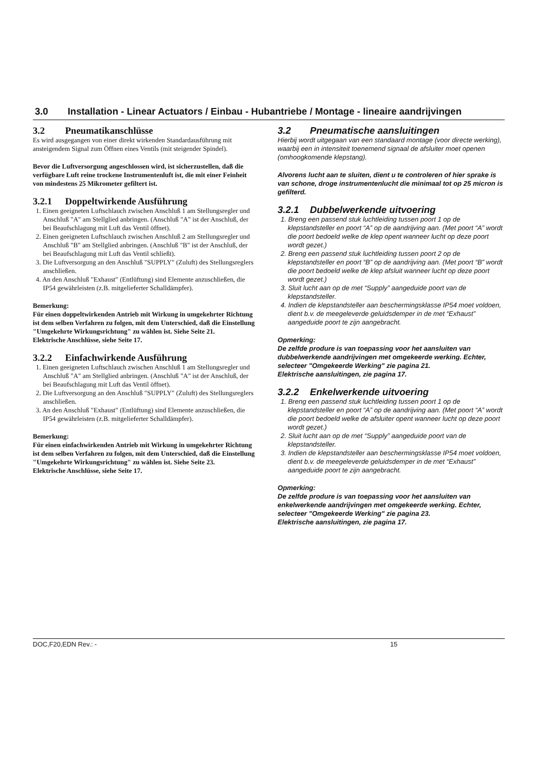3.0 Installation - Linear Actuators / Einbau - Hubantriebe / Montage - lineaire aandrijvingen
3.2 Pneumatikanschlüsse
Es wird ausgegangen von einer direkt wirkenden Standardausführung mit ansteigendem Signal zum Öffnen eines Ventils (mit steigender Spindel).
Bevor die Luftversorgung angeschlossen wird, ist sicherzustellen, daß die verfügbare Luft reine trockene Instrumentenluft ist, die mit einer Feinheit von mindestens 25 Mikrometer gefiltert ist.
3.2.1 Doppeltwirkende Ausführung
1. Einen geeigneten Luftschlauch zwischen Anschluß 1 am Stellungsregler und Anschluß "A" am Stellglied anbringen. (Anschluß "A" ist der Anschluß, der bei Beaufschlagung mit Luft das Ventil öffnet).
2. Einen geeigneten Luftschlauch zwischen Anschluß 2 am Stellungsregler und Anschluß "B" am Stellglied anbringen. (Anschluß "B" ist der Anschluß, der bei Beaufschlagung mit Luft das Ventil schließt).
3. Die Luftversorgung an den Anschluß "SUPPLY" (Zuluft) des Stellungsreglers anschließen.
4. An den Anschluß "Exhaust" (Entlüftung) sind Elemente anzuschließen, die IP54 gewährleisten (z.B. mitgelieferter Schalldämpfer).
Bemerkung:
Für einen doppeltwirkenden Antrieb mit Wirkung in umgekehrter Richtung ist dem selben Verfahren zu folgen, mit dem Unterschied, daß die Einstellung "Umgekehrte Wirkungsrichtung" zu wählen ist. Siehe Seite 21.
Elektrische Anschlüsse, siehe Seite 17.
3.2.2 Einfachwirkende Ausführung
1. Einen geeigneten Luftschlauch zwischen Anschluß 1 am Stellungsregler und Anschluß "A" am Stellglied anbringen. (Anschluß "A" ist der Anschluß, der bei Beaufschlagung mit Luft das Ventil öffnet).
2. Die Luftversorgung an den Anschluß "SUPPLY" (Zuluft) des Stellungsreglers anschließen.
3. An den Anschluß "Exhaust" (Entlüftung) sind Elemente anzuschließen, die IP54 gewährleisten (z.B. mitgelieferter Schalldämpfer).
Bemerkung:
Für einen einfachwirkenden Antrieb mit Wirkung in umgekehrter Richtung ist dem selben Verfahren zu folgen, mit dem Unterschied, daß die Einstellung "Umgekehrte Wirkungsrichtung" zu wählen ist. Siehe Seite 23.
Elektrische Anschlüsse, siehe Seite 17.
3.2 Pneumatische aansluitingen
Hierbij wordt uitgegaan van een standaard montage (voor directe werking), waarbij een in intensiteit toenemend signaal de afsluiter moet openen (omhoogkomende klepstang).
Alvorens lucht aan te sluiten, dient u te controleren of hier sprake is van schone, droge instrumentenlucht die minimaal tot op 25 micron is gefilterd.
3.2.1 Dubbelwerkende uitvoering
1. Breng een passend stuk luchtleiding tussen poort 1 op de klepstandsteller en poort “A” op de aandrijving aan. (Met poort “A” wordt die poort bedoeld welke de klep opent wanneer lucht op deze poort wordt gezet.)
2. Breng een passend stuk luchtleiding tussen poort 2 op de klepstandsteller en poort “B” op de aandrijving aan. (Met poort “B” wordt die poort bedoeld welke de klep afsluit wanneer lucht op deze poort wordt gezet.)
3. Sluit lucht aan op de met “Supply” aangeduide poort van de klepstandsteller.
4. Indien de klepstandsteller aan beschermingsklasse IP54 moet voldoen, dient b.v. de meegeleverde geluidsdemper in de met “Exhaust” aangeduide poort te zijn aangebracht.
Opmerking:
De zelfde produre is van toepassing voor het aansluiten van dubbelwerkende aandrijvingen met omgekeerde werking. Echter, selecteer "Omgekeerde Werking" zie pagina 21.
Elektrische aansluitingen, zie pagina 17.
3.2.2 Enkelwerkende uitvoering
1. Breng een passend stuk luchtleiding tussen poort 1 op de klepstandsteller en poort “A” op de aandrijving aan. (Met poort “A” wordt die poort bedoeld welke de afsluiter opent wanneer lucht op deze poort wordt gezet.)
2. Sluit lucht aan op de met “Supply” aangeduide poort van de klepstandsteller.
3. Indien de klepstandsteller aan beschermingsklasse IP54 moet voldoen, dient b.v. de meegeleverde geluidsdemper in de met “Exhaust” aangeduide poort te zijn aangebracht.
Opmerking:
De zelfde produre is van toepassing voor het aansluiten van enkelwerkende aandrijvingen met omgekeerde werking. Echter, selecteer "Omgekeerde Werking" zie pagina 23.
Elektrische aansluitingen, zie pagina 17.
DOC,F20,EDN Rev.: - 15